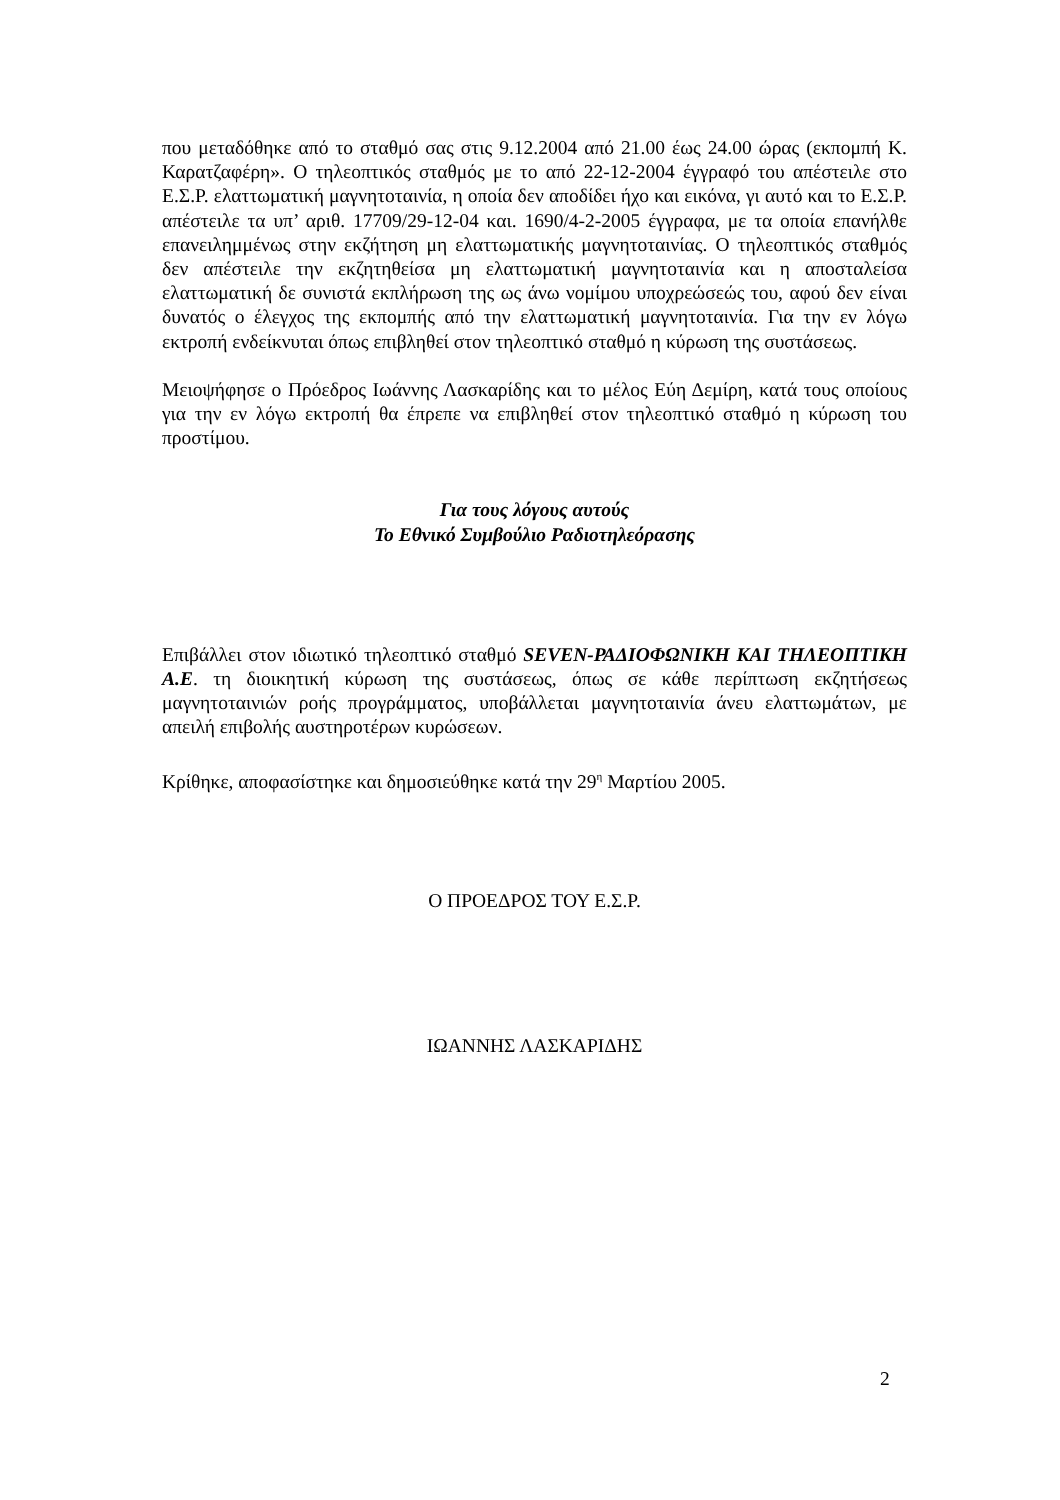που μεταδόθηκε από το σταθμό σας στις 9.12.2004 από 21.00 έως 24.00 ώρας (εκπομπή Κ. Καρατζαφέρη». Ο τηλεοπτικός σταθμός με το από 22-12-2004 έγγραφό του απέστειλε στο Ε.Σ.Ρ. ελαττωματική μαγνητοταινία, η οποία δεν αποδίδει ήχο και εικόνα, γι αυτό και το Ε.Σ.Ρ. απέστειλε τα υπ’ αριθ. 17709/29-12-04 και. 1690/4-2-2005 έγγραφα, με τα οποία επανήλθε επανειλημμένως στην εκζήτηση μη ελαττωματικής μαγνητοταινίας. Ο τηλεοπτικός σταθμός δεν απέστειλε την εκζητηθείσα μη ελαττωματική μαγνητοταινία και η αποσταλείσα ελαττωματική δε συνιστά εκπλήρωση της ως άνω νομίμου υποχρεώσεώς του, αφού δεν είναι δυνατός ο έλεγχος της εκπομπής από την ελαττωματική μαγνητοταινία. Για την εν λόγω εκτροπή ενδείκνυται όπως επιβληθεί στον τηλεοπτικό σταθμό η κύρωση της συστάσεως.
Μειοψήφησε ο Πρόεδρος Ιωάννης Λασκαρίδης και το μέλος Εύη Δεμίρη, κατά τους οποίους για την εν λόγω εκτροπή θα έπρεπε να επιβληθεί στον τηλεοπτικό σταθμό η κύρωση του προστίμου.
Για τους λόγους αυτούς
Το Εθνικό Συμβούλιο Ραδιοτηλεόρασης
Επιβάλλει στον ιδιωτικό τηλεοπτικό σταθμό SEVEN-ΡΑΔΙΟΦΩΝΙΚΗ ΚΑΙ ΤΗΛΕΟΠΤΙΚΗ Α.Ε. τη διοικητική κύρωση της συστάσεως, όπως σε κάθε περίπτωση εκζητήσεως μαγνητοταινιών ροής προγράμματος, υποβάλλεται μαγνητοταινία άνευ ελαττωμάτων, με απειλή επιβολής αυστηροτέρων κυρώσεων.
Κρίθηκε, αποφασίστηκε και δημοσιεύθηκε κατά την 29<sup>η</sup> Μαρτίου 2005.
Ο ΠΡΟΕΔΡΟΣ ΤΟΥ Ε.Σ.Ρ.
ΙΩΑΝΝΗΣ ΛΑΣΚΑΡΙΔΗΣ
2